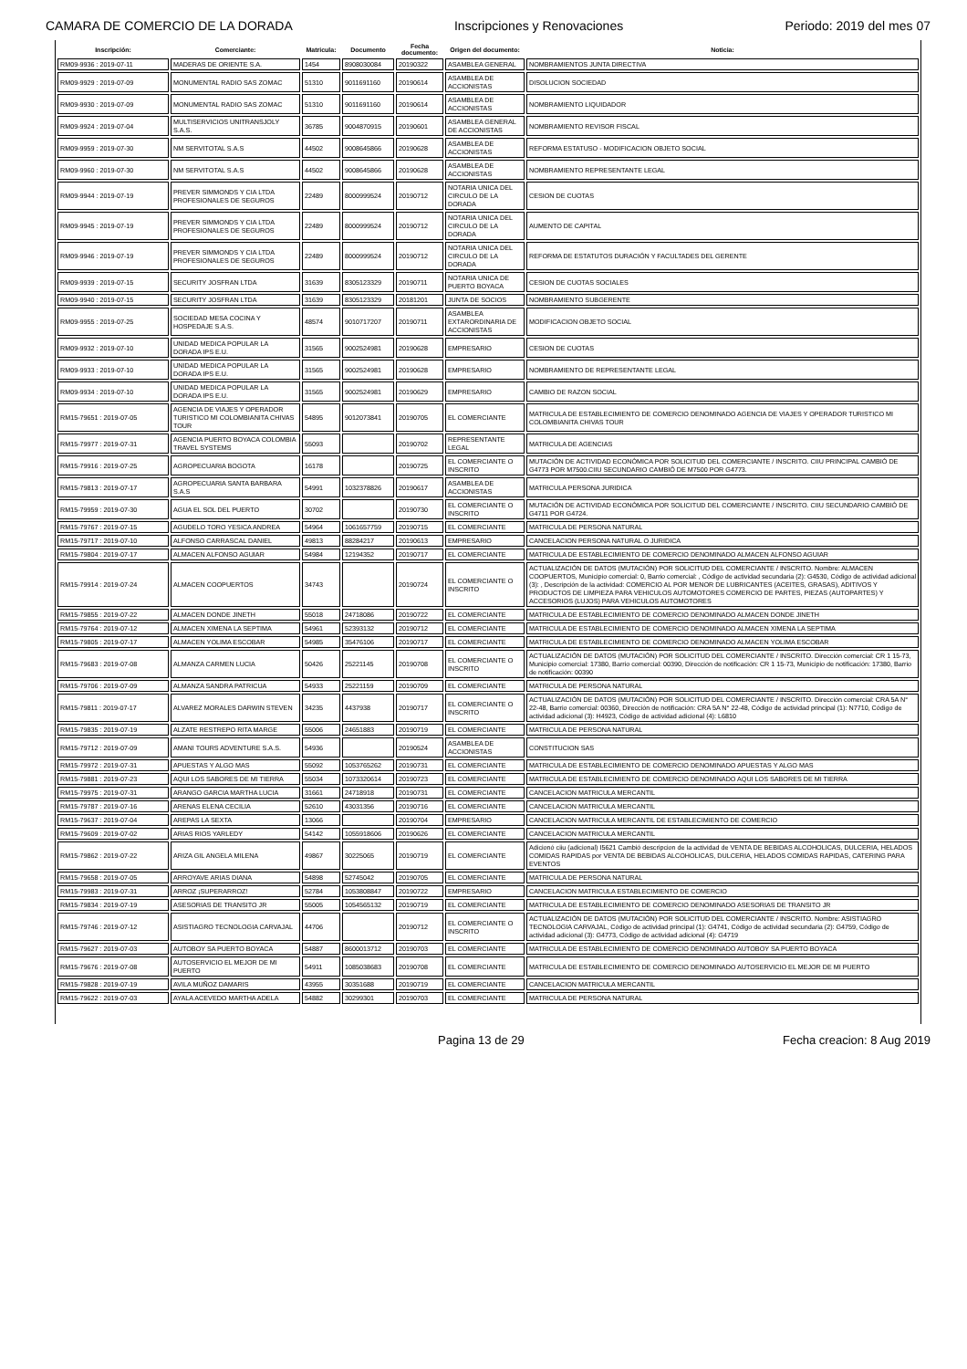CAMARA DE COMERCIO DE LA DORADA Inscripciones y Renovaciones Periodo: 2019 del mes 07
| Inscripción: | Comerciante: | Matricula: | Documento | Fecha documento: | Origen del documento: | Noticia: |
| --- | --- | --- | --- | --- | --- | --- |
| RM09-9936 : 2019-07-11 | MADERAS DE ORIENTE S.A. | 1454 | 8908030084 | 20190322 | ASAMBLEA GENERAL | NOMBRAMIENTOS JUNTA DIRECTIVA |
| RM09-9929 : 2019-07-09 | MONUMENTAL RADIO SAS ZOMAC | 51310 | 9011691160 | 20190614 | ASAMBLEA DE ACCIONISTAS | DISOLUCION SOCIEDAD |
| RM09-9930 : 2019-07-09 | MONUMENTAL RADIO SAS ZOMAC | 51310 | 9011691160 | 20190614 | ASAMBLEA DE ACCIONISTAS | NOMBRAMIENTO LIQUIDADOR |
| RM09-9924 : 2019-07-04 | MULTISERVICIOS UNITRANSJOLY S.A.S. | 36785 | 9004870915 | 20190601 | ASAMBLEA GENERAL DE ACCIONISTAS | NOMBRAMIENTO REVISOR FISCAL |
| RM09-9959 : 2019-07-30 | NM SERVITOTAL S.A.S | 44502 | 9008645866 | 20190628 | ASAMBLEA DE ACCIONISTAS | REFORMA ESTATUSO - MODIFICACION OBJETO SOCIAL |
| RM09-9960 : 2019-07-30 | NM SERVITOTAL S.A.S | 44502 | 9008645866 | 20190628 | ASAMBLEA DE ACCIONISTAS | NOMBRAMIENTO REPRESENTANTE LEGAL |
| RM09-9944 : 2019-07-19 | PREVER SIMMONDS Y CIA LTDA PROFESIONALES DE SEGUROS | 22489 | 8000999524 | 20190712 | NOTARIA UNICA DEL CIRCULO DE LA DORADA | CESION DE CUOTAS |
| RM09-9945 : 2019-07-19 | PREVER SIMMONDS Y CIA LTDA PROFESIONALES DE SEGUROS | 22489 | 8000999524 | 20190712 | NOTARIA UNICA DEL CIRCULO DE LA DORADA | AUMENTO DE CAPITAL |
| RM09-9946 : 2019-07-19 | PREVER SIMMONDS Y CIA LTDA PROFESIONALES DE SEGUROS | 22489 | 8000999524 | 20190712 | NOTARIA UNICA DEL CIRCULO DE LA DORADA | REFORMA DE ESTATUTOS DURACIÓN Y FACULTADES DEL GERENTE |
| RM09-9939 : 2019-07-15 | SECURITY JOSFRAN LTDA | 31639 | 8305123329 | 20190711 | NOTARIA UNICA DE PUERTO BOYACA | CESION DE CUOTAS SOCIALES |
| RM09-9940 : 2019-07-15 | SECURITY JOSFRAN LTDA | 31639 | 8305123329 | 20181201 | JUNTA DE SOCIOS | NOMBRAMIENTO SUBGERENTE |
| RM09-9955 : 2019-07-25 | SOCIEDAD MESA COCINA Y HOSPEDAJE S.A.S. | 48574 | 9010717207 | 20190711 | ASAMBLEA EXTARORDINARIA DE ACCIONISTAS | MODIFICACION OBJETO SOCIAL |
| RM09-9932 : 2019-07-10 | UNIDAD MEDICA POPULAR LA DORADA IPS E.U. | 31565 | 9002524981 | 20190628 | EMPRESARIO | CESION DE CUOTAS |
| RM09-9933 : 2019-07-10 | UNIDAD MEDICA POPULAR LA DORADA IPS E.U. | 31565 | 9002524981 | 20190628 | EMPRESARIO | NOMBRAMIENTO DE REPRESENTANTE LEGAL |
| RM09-9934 : 2019-07-10 | UNIDAD MEDICA POPULAR LA DORADA IPS E.U. | 31565 | 9002524981 | 20190629 | EMPRESARIO | CAMBIO DE RAZON SOCIAL |
| RM15-79651 : 2019-07-05 | AGENCIA DE VIAJES Y OPERADOR TURISTICO MI COLOMBIANITA CHIVAS TOUR | 54895 | 9012073841 | 20190705 | EL COMERCIANTE | MATRICULA DE ESTABLECIMIENTO DE COMERCIO DENOMINADO AGENCIA DE VIAJES Y OPERADOR TURISTICO MI COLOMBIANITA CHIVAS TOUR |
| RM15-79977 : 2019-07-31 | AGENCIA PUERTO BOYACA COLOMBIA TRAVEL SYSTEMS | 55093 | | 20190702 | REPRESENTANTE LEGAL | MATRICULA DE AGENCIAS |
| RM15-79916 : 2019-07-25 | AGROPECUARIA BOGOTA | 16178 | | 20190725 | EL COMERCIANTE O INSCRITO | MUTACIÓN DE ACTIVIDAD ECONÓMICA POR SOLICITUD DEL COMERCIANTE / INSCRITO. CIIU PRINCIPAL CAMBIÓ DE G4773 POR M7500.CIIU SECUNDARIO CAMBIÓ DE M7500 POR G4773. |
| RM15-79813 : 2019-07-17 | AGROPECUARIA SANTA BARBARA S.A.S | 54991 | 1032378826 | 20190617 | ASAMBLEA DE ACCIONISTAS | MATRICULA PERSONA JURIDICA |
| RM15-79959 : 2019-07-30 | AGUA EL SOL DEL PUERTO | 30702 | | 20190730 | EL COMERCIANTE O INSCRITO | MUTACIÓN DE ACTIVIDAD ECONÓMICA POR SOLICITUD DEL COMERCIANTE / INSCRITO. CIIU SECUNDARIO CAMBIÓ DE G4711 POR G4724. |
| RM15-79767 : 2019-07-15 | AGUDELO TORO YESICA ANDREA | 54964 | 1061657759 | 20190715 | EL COMERCIANTE | MATRICULA DE PERSONA NATURAL |
| RM15-79717 : 2019-07-10 | ALFONSO CARRASCAL DANIEL | 49813 | 88284217 | 20190613 | EMPRESARIO | CANCELACION PERSONA NATURAL O JURIDICA |
| RM15-79804 : 2019-07-17 | ALMACEN ALFONSO AGUIAR | 54984 | 12194352 | 20190717 | EL COMERCIANTE | MATRICULA DE ESTABLECIMIENTO DE COMERCIO DENOMINADO ALMACEN ALFONSO AGUIAR |
| RM15-79914 : 2019-07-24 | ALMACEN COOPUERTOS | 34743 | | 20190724 | EL COMERCIANTE O INSCRITO | ACTUALIZACIÓN DE DATOS (MUTACIÓN) POR SOLICITUD DEL COMERCIANTE / INSCRITO. Nombre: ALMACEN COOPUERTOS, Municipio comercial: 0, Barrio comercial: , Código de actividad secundaria (2): G4530, Código de actividad adicional (3): , Descripción de la actividad: COMERCIO AL POR MENOR DE LUBRICANTES (ACEITES, GRASAS), ADITIVOS Y PRODUCTOS DE LIMPIEZA PARA VEHICULOS AUTOMOTORES COMERCIO DE PARTES, PIEZAS (AUTOPARTES) Y ACCESORIOS (LUJOS) PARA VEHICULOS AUTOMOTORES |
| RM15-79855 : 2019-07-22 | ALMACEN DONDE JINETH | 55018 | 24718086 | 20190722 | EL COMERCIANTE | MATRICULA DE ESTABLECIMIENTO DE COMERCIO DENOMINADO ALMACEN DONDE JINETH |
| RM15-79764 : 2019-07-12 | ALMACEN XIMENA LA SEPTIMA | 54961 | 52393132 | 20190712 | EL COMERCIANTE | MATRICULA DE ESTABLECIMIENTO DE COMERCIO DENOMINADO ALMACEN XIMENA LA SEPTIMA |
| RM15-79805 : 2019-07-17 | ALMACEN YOLIMA ESCOBAR | 54985 | 35476106 | 20190717 | EL COMERCIANTE | MATRICULA DE ESTABLECIMIENTO DE COMERCIO DENOMINADO ALMACEN YOLIMA ESCOBAR |
| RM15-79683 : 2019-07-08 | ALMANZA CARMEN LUCIA | 50426 | 25221145 | 20190708 | EL COMERCIANTE O INSCRITO | ACTUALIZACIÓN DE DATOS (MUTACIÓN) POR SOLICITUD DEL COMERCIANTE / INSCRITO. Dirección comercial: CR 1 15-73, Municipio comercial: 17380, Barrio comercial: 00390, Dirección de notificación: CR 1 15-73, Municipio de notificación: 17380, Barrio de notificación: 00390 |
| RM15-79706 : 2019-07-09 | ALMANZA SANDRA PATRICUA | 54933 | 25221159 | 20190709 | EL COMERCIANTE | MATRICULA DE PERSONA NATURAL |
| RM15-79811 : 2019-07-17 | ALVAREZ MORALES DARWIN STEVEN | 34235 | 4437938 | 20190717 | EL COMERCIANTE O INSCRITO | ACTUALIZACIÓN DE DATOS (MUTACIÓN) POR SOLICITUD DEL COMERCIANTE / INSCRITO. Dirección comercial: CRA 5A N° 22-48, Barrio comercial: 00360, Dirección de notificación: CRA 5A N° 22-48, Código de actividad principal (1): N7710, Código de actividad adicional (3): H4923, Código de actividad adicional (4): L6810 |
| RM15-79835 : 2019-07-19 | ALZATE RESTREPO RITA MARGE | 55006 | 24651883 | 20190719 | EL COMERCIANTE | MATRICULA DE PERSONA NATURAL |
| RM15-79712 : 2019-07-09 | AMANI TOURS ADVENTURE S.A.S. | 54936 | | 20190524 | ASAMBLEA DE ACCIONISTAS | CONSTITUCION SAS |
| RM15-79972 : 2019-07-31 | APUESTAS Y ALGO MAS | 55092 | 1053765262 | 20190731 | EL COMERCIANTE | MATRICULA DE ESTABLECIMIENTO DE COMERCIO DENOMINADO APUESTAS Y ALGO MAS |
| RM15-79881 : 2019-07-23 | AQUI LOS SABORES DE MI TIERRA | 55034 | 1073320614 | 20190723 | EL COMERCIANTE | MATRICULA DE ESTABLECIMIENTO DE COMERCIO DENOMINADO AQUI LOS SABORES DE MI TIERRA |
| RM15-79975 : 2019-07-31 | ARANGO GARCIA MARTHA LUCIA | 31661 | 24718918 | 20190731 | EL COMERCIANTE | CANCELACION MATRICULA MERCANTIL |
| RM15-79787 : 2019-07-16 | ARENAS ELENA CECILIA | 52610 | 43031356 | 20190716 | EL COMERCIANTE | CANCELACION MATRICULA MERCANTIL |
| RM15-79637 : 2019-07-04 | AREPAS LA SEXTA | 13066 | | 20190704 | EMPRESARIO | CANCELACION MATRICULA MERCANTIL DE ESTABLECIMIENTO DE COMERCIO |
| RM15-79609 : 2019-07-02 | ARIAS RIOS YARLEDY | 54142 | 1055918606 | 20190626 | EL COMERCIANTE | CANCELACION MATRICULA MERCANTIL |
| RM15-79862 : 2019-07-22 | ARIZA GIL ANGELA MILENA | 49867 | 30225065 | 20190719 | EL COMERCIANTE | Adicionó ciiu (adicional) I5621 Cambió descripcion de la actividad de VENTA DE BEBIDAS ALCOHOLICAS, DULCERIA, HELADOS COMIDAS RAPIDAS por VENTA DE BEBIDAS ALCOHOLICAS, DULCERIA, HELADOS COMIDAS RAPIDAS, CATERING PARA EVENTOS |
| RM15-79658 : 2019-07-05 | ARROYAVE ARIAS DIANA | 54898 | 52745042 | 20190705 | EL COMERCIANTE | MATRICULA DE PERSONA NATURAL |
| RM15-79983 : 2019-07-31 | ARROZ ¡SUPERARROZ! | 52784 | 1053808847 | 20190722 | EMPRESARIO | CANCELACION MATRICULA ESTABLECIMIENTO DE COMERCIO |
| RM15-79834 : 2019-07-19 | ASESORIAS DE TRANSITO JR | 55005 | 1054565132 | 20190719 | EL COMERCIANTE | MATRICULA DE ESTABLECIMIENTO DE COMERCIO DENOMINADO ASESORIAS DE TRANSITO JR |
| RM15-79746 : 2019-07-12 | ASISTIAGRO TECNOLOGIA CARVAJAL | 44706 | | 20190712 | EL COMERCIANTE O INSCRITO | ACTUALIZACIÓN DE DATOS (MUTACIÓN) POR SOLICITUD DEL COMERCIANTE / INSCRITO. Nombre: ASISTIAGRO TECNOLOGIA CARVAJAL, Código de actividad principal (1): G4741, Código de actividad secundaria (2): G4759, Código de actividad adicional (3): G4773, Código de actividad adicional (4): G4719 |
| RM15-79627 : 2019-07-03 | AUTOBOY SA PUERTO BOYACA | 54887 | 8600013712 | 20190703 | EL COMERCIANTE | MATRICULA DE ESTABLECIMIENTO DE COMERCIO DENOMINADO AUTOBOY SA PUERTO BOYACA |
| RM15-79676 : 2019-07-08 | AUTOSERVICIO EL MEJOR DE MI PUERTO | 54911 | 1085038683 | 20190708 | EL COMERCIANTE | MATRICULA DE ESTABLECIMIENTO DE COMERCIO DENOMINADO AUTOSERVICIO EL MEJOR DE MI PUERTO |
| RM15-79828 : 2019-07-19 | AVILA MUÑOZ DAMARIS | 43955 | 30351688 | 20190719 | EL COMERCIANTE | CANCELACION MATRICULA MERCANTIL |
| RM15-79622 : 2019-07-03 | AYALA ACEVEDO MARTHA ADELA | 54882 | 30299301 | 20190703 | EL COMERCIANTE | MATRICULA DE PERSONA NATURAL |
Pagina 13 de 29 Fecha creacion: 8 Aug 2019